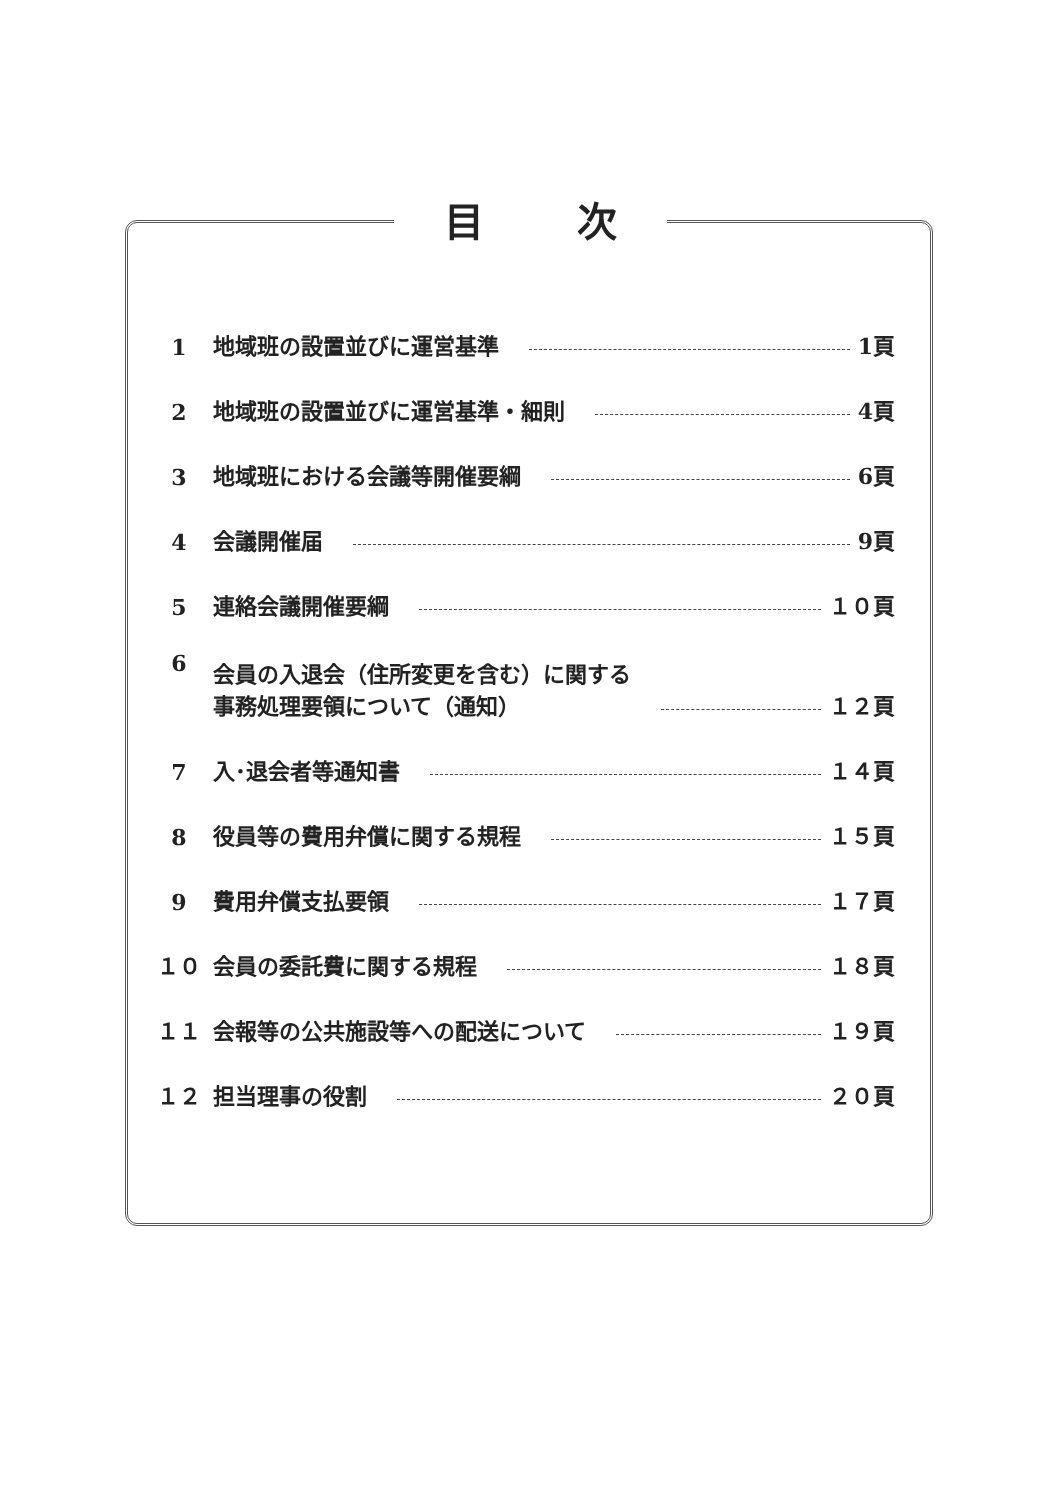目 次
1 地域班の設置並びに運営基準 1頁
2 地域班の設置並びに運営基準・細則 4頁
3 地域班における会議等開催要綱 6頁
4 会議開催届 9頁
5 連絡会議開催要綱 １０頁
6 会員の入退会（住所変更を含む）に関する
事務処理要領について（通知） １２頁
7 入･退会者等通知書 １４頁
8 役員等の費用弁償に関する規程 １５頁
9 費用弁償支払要領 １７頁
１０ 会員の委託費に関する規程 １８頁
１１ 会報等の公共施設等への配送について １９頁
１２ 担当理事の役割 ２０頁